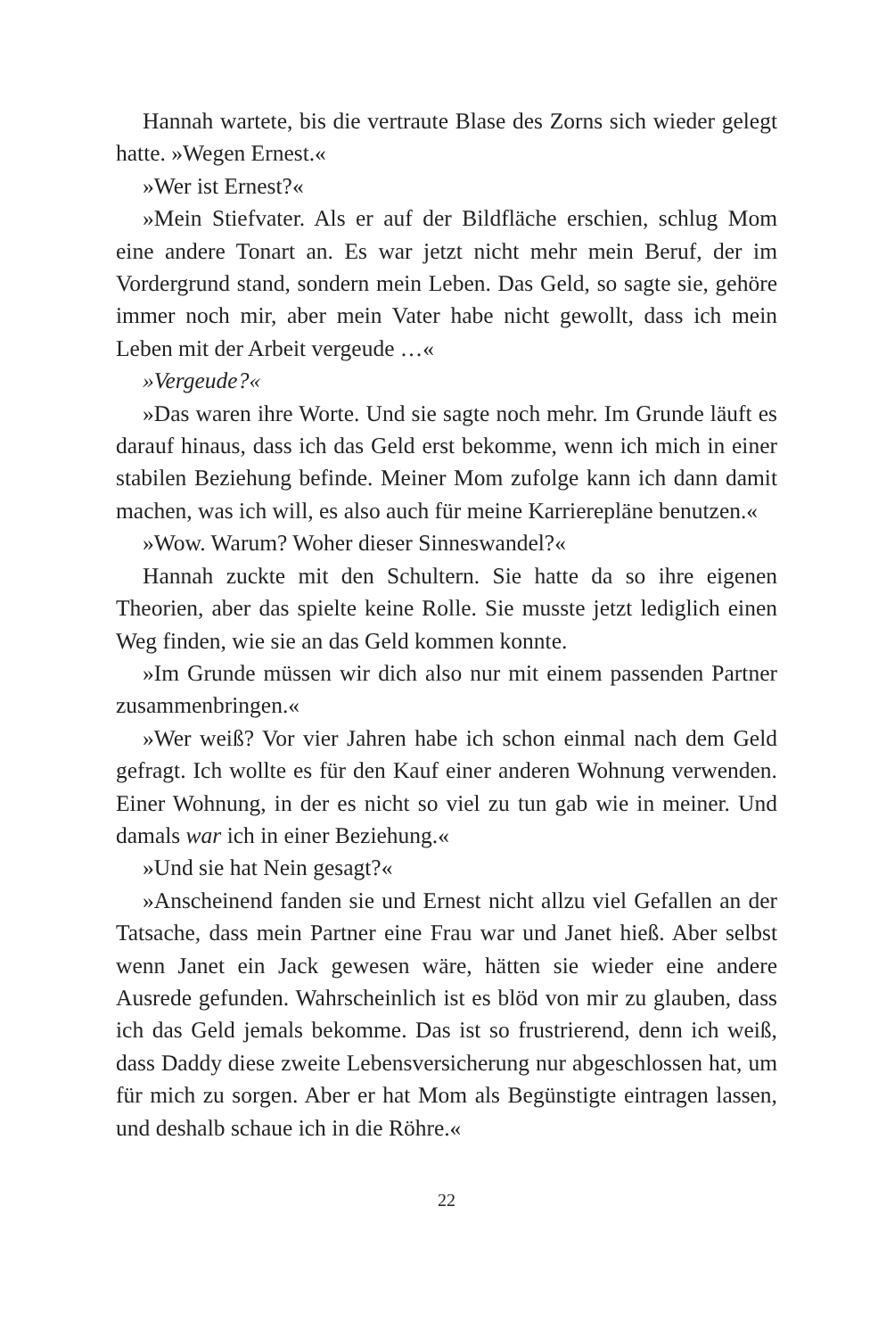Hannah wartete, bis die vertraute Blase des Zorns sich wieder gelegt hatte. »Wegen Ernest.«
»Wer ist Ernest?«
»Mein Stiefvater. Als er auf der Bildfläche erschien, schlug Mom eine andere Tonart an. Es war jetzt nicht mehr mein Beruf, der im Vordergrund stand, sondern mein Leben. Das Geld, so sagte sie, gehöre immer noch mir, aber mein Vater habe nicht gewollt, dass ich mein Leben mit der Arbeit vergeude …«
»Vergeude?«
»Das waren ihre Worte. Und sie sagte noch mehr. Im Grunde läuft es darauf hinaus, dass ich das Geld erst bekomme, wenn ich mich in einer stabilen Beziehung befinde. Meiner Mom zufolge kann ich dann damit machen, was ich will, es also auch für meine Karrierepläne benutzen.«
»Wow. Warum? Woher dieser Sinneswandel?«
Hannah zuckte mit den Schultern. Sie hatte da so ihre eigenen Theorien, aber das spielte keine Rolle. Sie musste jetzt lediglich einen Weg finden, wie sie an das Geld kommen konnte.
»Im Grunde müssen wir dich also nur mit einem passenden Partner zusammenbringen.«
»Wer weiß? Vor vier Jahren habe ich schon einmal nach dem Geld gefragt. Ich wollte es für den Kauf einer anderen Wohnung verwenden. Einer Wohnung, in der es nicht so viel zu tun gab wie in meiner. Und damals war ich in einer Beziehung.«
»Und sie hat Nein gesagt?«
»Anscheinend fanden sie und Ernest nicht allzu viel Gefallen an der Tatsache, dass mein Partner eine Frau war und Janet hieß. Aber selbst wenn Janet ein Jack gewesen wäre, hätten sie wieder eine andere Ausrede gefunden. Wahrscheinlich ist es blöd von mir zu glauben, dass ich das Geld jemals bekomme. Das ist so frustrierend, denn ich weiß, dass Daddy diese zweite Lebensversicherung nur abgeschlossen hat, um für mich zu sorgen. Aber er hat Mom als Begünstigte eintragen lassen, und deshalb schaue ich in die Röhre.«
22